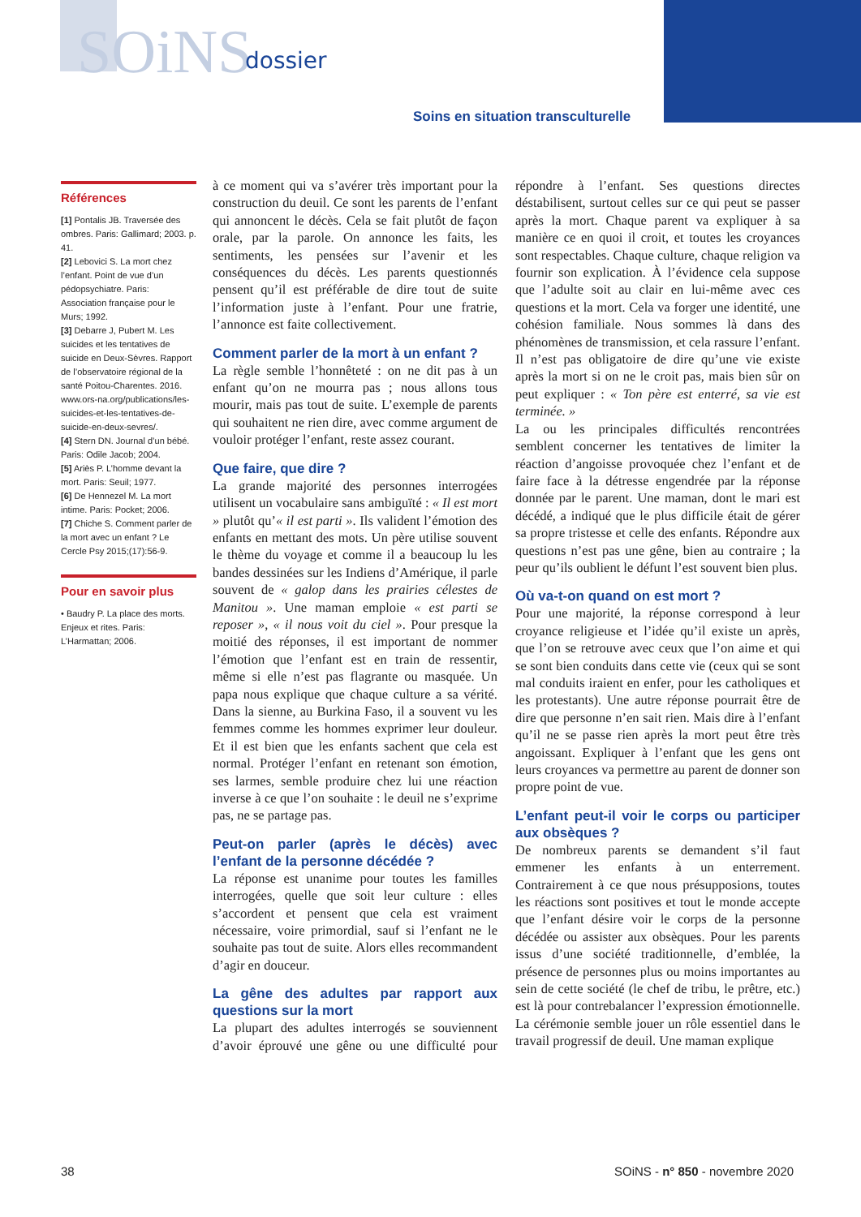SOiNS dossier
Soins en situation transculturelle
Références
[1] Pontalis JB. Traversée des ombres. Paris: Gallimard; 2003. p. 41.
[2] Lebovici S. La mort chez l’enfant. Point de vue d’un pédopsychiatre. Paris: Association française pour le Murs; 1992.
[3] Debarre J, Pubert M. Les suicides et les tentatives de suicide en Deux-Sèvres. Rapport de l’observatoire régional de la santé Poitou-Charentes. 2016. www.ors-na.org/publications/les-suicides-et-les-tentatives-de-suicide-en-deux-sevres/.
[4] Stern DN. Journal d’un bébé. Paris: Odile Jacob; 2004.
[5] Ariès P. L’homme devant la mort. Paris: Seuil; 1977.
[6] De Hennezel M. La mort intime. Paris: Pocket; 2006.
[7] Chiche S. Comment parler de la mort avec un enfant ? Le Cercle Psy 2015;(17):56-9.
Pour en savoir plus
• Baudry P. La place des morts. Enjeux et rites. Paris: L’Harmattan; 2006.
à ce moment qui va s’avérer très important pour la construction du deuil. Ce sont les parents de l’enfant qui annoncent le décès. Cela se fait plutôt de façon orale, par la parole. On annonce les faits, les sentiments, les pensées sur l’avenir et les conséquences du décès. Les parents questionnés pensent qu’il est préférable de dire tout de suite l’information juste à l’enfant. Pour une fratrie, l’annonce est faite collectivement.
Comment parler de la mort à un enfant ?
La règle semble l’honnêteté : on ne dit pas à un enfant qu’on ne mourra pas ; nous allons tous mourir, mais pas tout de suite. L’exemple de parents qui souhaitent ne rien dire, avec comme argument de vouloir protéger l’enfant, reste assez courant.
Que faire, que dire ?
La grande majorité des personnes interrogées utilisent un vocabulaire sans ambiguïté : « Il est mort » plutôt qu’« il est parti ». Ils valident l’émotion des enfants en mettant des mots. Un père utilise souvent le thème du voyage et comme il a beaucoup lu les bandes dessinées sur les Indiens d’Amérique, il parle souvent de « galop dans les prairies célestes de Manitou ». Une maman emploie « est parti se reposer », « il nous voit du ciel ». Pour presque la moitié des réponses, il est important de nommer l’émotion que l’enfant est en train de ressentir, même si elle n’est pas flagrante ou masquée. Un papa nous explique que chaque culture a sa vérité. Dans la sienne, au Burkina Faso, il a souvent vu les femmes comme les hommes exprimer leur douleur. Et il est bien que les enfants sachent que cela est normal. Protéger l’enfant en retenant son émotion, ses larmes, semble produire chez lui une réaction inverse à ce que l’on souhaite : le deuil ne s’exprime pas, ne se partage pas.
Peut-on parler (après le décès) avec l’enfant de la personne décédée ?
La réponse est unanime pour toutes les familles interrogées, quelle que soit leur culture : elles s’accordent et pensent que cela est vraiment nécessaire, voire primordial, sauf si l’enfant ne le souhaite pas tout de suite. Alors elles recommandent d’agir en douceur.
La gêne des adultes par rapport aux questions sur la mort
La plupart des adultes interrogés se souviennent d’avoir éprouvé une gêne ou une difficulté pour répondre à l’enfant. Ses questions directes déstabilisent, surtout celles sur ce qui peut se passer après la mort. Chaque parent va expliquer à sa manière ce en quoi il croit, et toutes les croyances sont respectables. Chaque culture, chaque religion va fournir son explication. À l’évidence cela suppose que l’adulte soit au clair en lui-même avec ces questions et la mort. Cela va forger une identité, une cohésion familiale. Nous sommes là dans des phénomènes de transmission, et cela rassure l’enfant. Il n’est pas obligatoire de dire qu’une vie existe après la mort si on ne le croit pas, mais bien sûr on peut expliquer : « Ton père est enterré, sa vie est terminée. »
La ou les principales difficultés rencontrées semblent concerner les tentatives de limiter la réaction d’angoisse provoquée chez l’enfant et de faire face à la détresse engendrée par la réponse donnée par le parent. Une maman, dont le mari est décédé, a indiqué que le plus difficile était de gérer sa propre tristesse et celle des enfants. Répondre aux questions n’est pas une gêne, bien au contraire ; la peur qu’ils oublient le défunt l’est souvent bien plus.
Où va-t-on quand on est mort ?
Pour une majorité, la réponse correspond à leur croyance religieuse et l’idée qu’il existe un après, que l’on se retrouve avec ceux que l’on aime et qui se sont bien conduits dans cette vie (ceux qui se sont mal conduits iraient en enfer, pour les catholiques et les protestants). Une autre réponse pourrait être de dire que personne n’en sait rien. Mais dire à l’enfant qu’il ne se passe rien après la mort peut être très angoissant. Expliquer à l’enfant que les gens ont leurs croyances va permettre au parent de donner son propre point de vue.
L’enfant peut-il voir le corps ou participer aux obsèques ?
De nombreux parents se demandent s’il faut emmener les enfants à un enterrement. Contrairement à ce que nous présupposions, toutes les réactions sont positives et tout le monde accepte que l’enfant désire voir le corps de la personne décédée ou assister aux obsèques. Pour les parents issus d’une société traditionnelle, d’emblée, la présence de personnes plus ou moins importantes au sein de cette société (le chef de tribu, le prêtre, etc.) est là pour contrebalancer l’expression émotionnelle. La cérémonie semble jouer un rôle essentiel dans le travail progressif de deuil. Une maman explique
38 SOiNS - n° 850 - novembre 2020